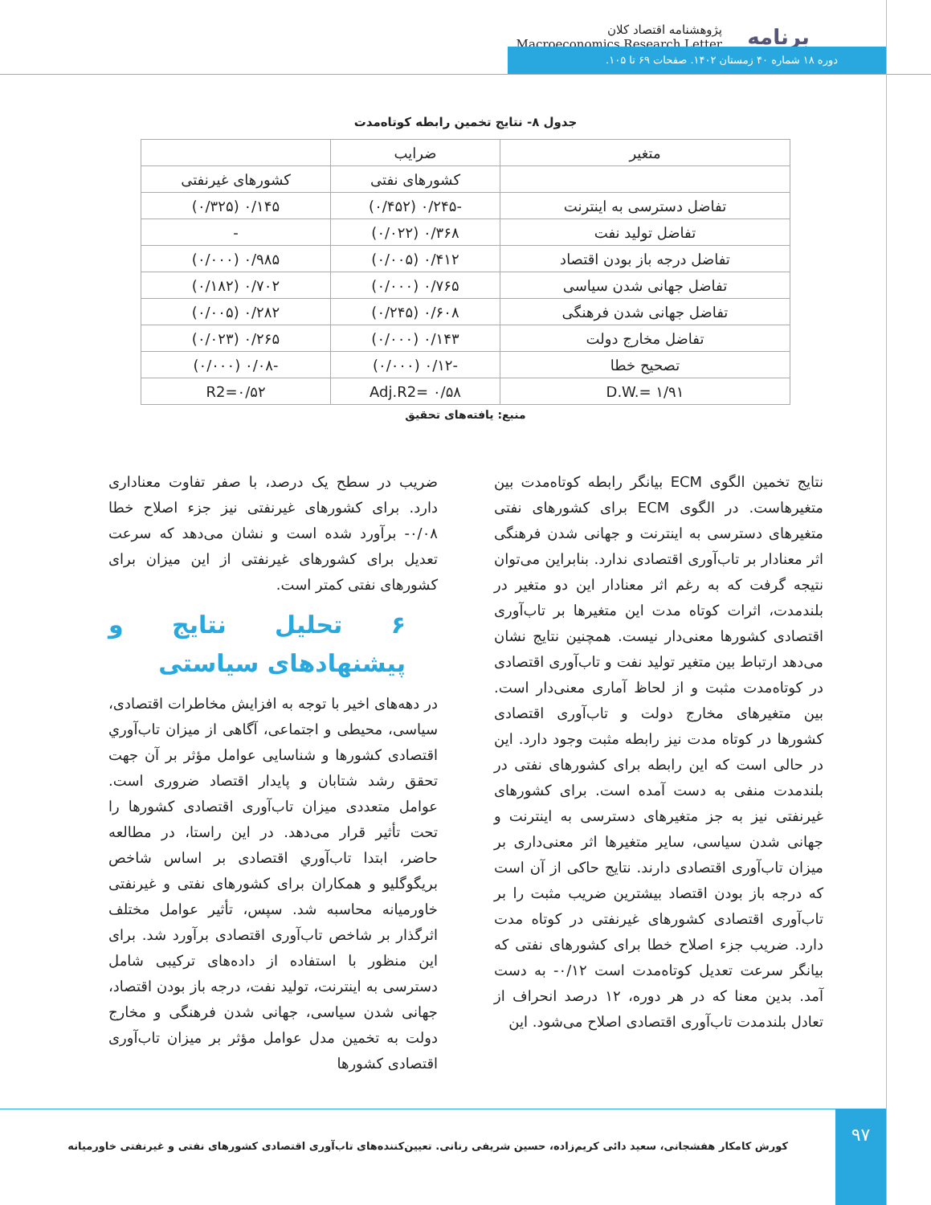برنامه
پژوهشنامه اقتصاد کلان
Macroeconomics Research Letter
دوره ۱۸ شماره ۴۰ زمستان ۱۴۰۲. صفحات ۶۹ تا ۱۰۵.
جدول ۸- نتایج تخمین رابطه کوتاه‌مدت
| متغیر | ضرایب | |
| --- | --- | --- |
| | کشورهای نفتی | کشورهای غیرنفتی |
| تفاضل دسترسی به اینترنت | -۰/۲۴۵ (۰/۴۵۲) | ۰/۱۴۵ (۰/۳۲۵) |
| تفاضل تولید نفت | ۰/۳۶۸ (۰/۰۲۲) | - |
| تفاضل درجه باز بودن اقتصاد | ۰/۴۱۲ (۰/۰۰۵) | ۰/۹۸۵ (۰/۰۰۰) |
| تفاضل جهانی شدن سیاسی | ۰/۷۶۵ (۰/۰۰۰) | ۰/۷۰۲ (۰/۱۸۲) |
| تفاضل جهانی شدن فرهنگی | ۰/۶۰۸ (۰/۲۴۵) | ۰/۲۸۲ (۰/۰۰۵) |
| تفاضل مخارج دولت | ۰/۱۴۳ (۰/۰۰۰) | ۰/۲۶۵ (۰/۰۲۳) |
| تصحیح خطا | -۰/۱۲ (۰/۰۰۰) | -۰/۰۸ (۰/۰۰۰) |
| D.W.= ۱/۹۱ | Adj.R2= ۰/۵۸ | R2=۰/۵۲ |
منبع: یافته‌های تحقیق
نتایج تخمین الگوی ECM بیانگر رابطه کوتاه‌مدت بین متغیرهاست. در الگوی ECM برای کشورهای نفتی متغیرهای دسترسی به اینترنت و جهانی شدن فرهنگی اثر معنادار بر تاب‌آوری اقتصادی ندارد. بنابراین می‌توان نتیجه گرفت که به رغم اثر معنادار این دو متغیر در بلندمدت، اثرات کوتاه مدت این متغیرها بر تاب‌آوری اقتصادی کشورها معنی‌دار نیست. همچنین نتایج نشان می‌دهد ارتباط بین متغیر تولید نفت و تاب‌آوری اقتصادی در کوتاه‌مدت مثبت و از لحاظ آماری معنی‌دار است. بین متغیرهای مخارج دولت و تاب‌آوری اقتصادی کشورها در کوتاه مدت نیز رابطه مثبت وجود دارد. این در حالی است که این رابطه برای کشورهای نفتی در بلندمدت منفی به دست آمده است. برای کشورهای غیرنفتی نیز به جز متغیرهای دسترسی به اینترنت و جهانی شدن سیاسی، سایر متغیرها اثر معنی‌داری بر میزان تاب‌آوری اقتصادی دارند. نتایج حاکی از آن است که درجه باز بودن اقتصاد بیشترین ضریب مثبت را بر تاب‌آوری اقتصادی کشورهای غیرنفتی در کوتاه مدت دارد. ضریب جزء اصلاح خطا برای کشورهای نفتی که بیانگر سرعت تعدیل کوتاه‌مدت است ۰/۱۲- به دست آمد. بدین معنا که در هر دوره، ۱۲ درصد انحراف از تعادل بلندمدت تاب‌آوری اقتصادی اصلاح می‌شود. این
ضریب در سطح یک درصد، با صفر تفاوت معناداری دارد. برای کشورهای غیرنفتی نیز جزء اصلاح خطا ۰/۰۸- برآورد شده است و نشان می‌دهد که سرعت تعدیل برای کشورهای غیرنفتی از این میزان برای کشورهای نفتی کمتر است.
۶ تحلیل نتایج و پیشنهادهای سیاستی
در دهه‌های اخیر با توجه به افزایش مخاطرات اقتصادی، سیاسی، محیطی و اجتماعی، آگاهی از میزان تاب‌آوري اقتصادی کشورها و شناسایی عوامل مؤثر بر آن جهت تحقق رشد شتابان و پایدار اقتصاد ضروری است. عوامل متعددی میزان تاب‌آوری اقتصادی کشورها را تحت تأثیر قرار می‌دهد. در این راستا، در مطالعه حاضر، ابتدا تاب‌آوري اقتصادی بر اساس شاخص بریگوگلیو و همکاران برای کشورهای نفتی و غیرنفتی خاورمیانه محاسبه شد. سپس، تأثیر عوامل مختلف اثرگذار بر شاخص تاب‌آوری اقتصادی برآورد شد. برای این منظور با استفاده از داده‌های ترکیبی شامل دسترسی به اینترنت، تولید نفت، درجه باز بودن اقتصاد، جهانی شدن سیاسی، جهانی شدن فرهنگی و مخارج دولت به تخمین مدل عوامل مؤثر بر میزان تاب‌آوری اقتصادی کشورها
کورش کامکار هفشجانی، سعید دائی کریم‌زاده، حسین شریفی رنانی. تعیین‌کننده‌های تاب‌آوری اقتصادی کشورهای نفتی و غیرنفتی خاورمیانه
۹۷